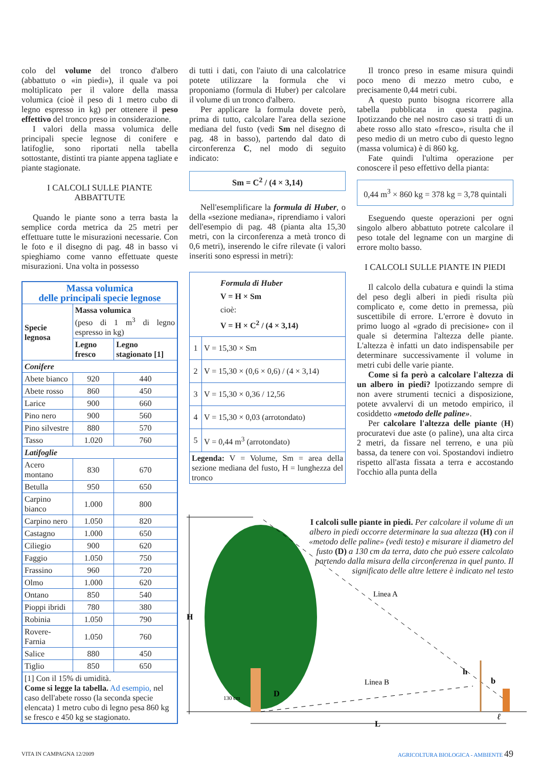colo del volume del tronco d'albero (abbattuto o «in piedi»), il quale va poi moltiplicato per il valore della massa volumica (cioè il peso di 1 metro cubo di legno espresso in kg) per ottenere il peso effettivo del tronco preso in considerazione.
I valori della massa volumica delle principali specie legnose di conifere e latifoglie, sono riportati nella tabella sottostante, distinti tra piante appena tagliate e piante stagionate.
I CALCOLI SULLE PIANTE ABBATTUTE
Quando le piante sono a terra basta la semplice corda metrica da 25 metri per effettuare tutte le misurazioni necessarie. Con le foto e il disegno di pag. 48 in basso vi spieghiamo come vanno effettuate queste misurazioni. Una volta in possesso
| Massa volumica delle principali specie legnose | | |
| Specie legnosa | Massa volumica (peso di 1 m<sup>3</sup> di legno espresso in kg) | |
| | Legno fresco | Legno stagionato [1] |
| Conifere | | |
| Abete bianco | 920 | 440 |
| Abete rosso | 860 | 450 |
| Larice | 900 | 660 |
| Pino nero | 900 | 560 |
| Pino silvestre | 880 | 570 |
| Tasso | 1.020 | 760 |
| Latifoglie | | |
| Acero montano | 830 | 670 |
| Betulla | 950 | 650 |
| Carpino bianco | 1.000 | 800 |
| Carpino nero | 1.050 | 820 |
| Castagno | 1.000 | 650 |
| Ciliegio | 900 | 620 |
| Faggio | 1.050 | 750 |
| Frassino | 960 | 720 |
| Olmo | 1.000 | 620 |
| Ontano | 850 | 540 |
| Pioppi ibridi | 780 | 380 |
| Robinia | 1.050 | 790 |
| Rovere-Farnia | 1.050 | 760 |
| Salice | 880 | 450 |
| Tiglio | 850 | 650 |
| [1] Con il 15% di umidità. Come si legge la tabella. Ad esempio, nel caso dell'abete rosso (la seconda specie elencata) 1 metro cubo di legno pesa 860 kg se fresco e 450 kg se stagionato. | | |
di tutti i dati, con l'aiuto di una calcolatrice potete utilizzare la formula che vi proponiamo (formula di Huber) per calcolare il volume di un tronco d'albero.
Per applicare la formula dovete però, prima di tutto, calcolare l'area della sezione mediana del fusto (vedi Sm nel disegno di pag. 48 in basso), partendo dal dato di circonferenza C, nel modo di seguito indicato:
Sm = C<sup>2</sup> / (4 × 3,14)
Nell'esemplificare la formula di Huber, o della «sezione mediana», riprendiamo i valori dell'esempio di pag. 48 (pianta alta 15,30 metri, con la circonferenza a metà tronco di 0,6 metri), inserendo le cifre rilevate (i valori inseriti sono espressi in metri):
| Formula di Huber V = H × Sm cioè: V = H × C<sup>2</sup> / (4 × 3,14) | |
| 1 | V = 15,30 × Sm |
| 2 | V = 15,30 × (0,6 × 0,6) / (4 × 3,14) |
| 3 | V = 15,30 × 0,36 / 12,56 |
| 4 | V = 15,30 × 0,03 (arrotondato) |
| 5 | V = 0,44 m<sup>3</sup> (arrotondato) |
| Legenda: V = Volume, Sm = area della sezione mediana del fusto, H = lunghezza del tronco | |
Il tronco preso in esame misura quindi poco meno di mezzo metro cubo, e precisamente 0,44 metri cubi.
A questo punto bisogna ricorrere alla tabella pubblicata in questa pagina. Ipotizzando che nel nostro caso si tratti di un abete rosso allo stato «fresco», risulta che il peso medio di un metro cubo di questo legno (massa volumica) è di 860 kg.
Fate quindi l'ultima operazione per conoscere il peso effettivo della pianta:
0,44 m<sup>3</sup> × 860 kg = 378 kg = 3,78 quintali
Eseguendo queste operazioni per ogni singolo albero abbattuto potrete calcolare il peso totale del legname con un margine di errore molto basso.
I CALCOLI SULLE PIANTE IN PIEDI
Il calcolo della cubatura e quindi la stima del peso degli alberi in piedi risulta più complicato e, come detto in premessa, più suscettibile di errore. L'errore è dovuto in primo luogo al «grado di precisione» con il quale si determina l'altezza delle piante. L'altezza è infatti un dato indispensabile per determinare successivamente il volume in metri cubi delle varie piante.
Come si fa però a calcolare l'altezza di un albero in piedi? Ipotizzando sempre di non avere strumenti tecnici a disposizione, potete avvalervi di un metodo empirico, il cosiddetto «metodo delle paline».
Per calcolare l'altezza delle piante (H) procuratevi due aste (o paline), una alta circa 2 metri, da fissare nel terreno, e una più bassa, da tenere con voi. Spostandovi indietro rispetto all'asta fissata a terra e accostando l'occhio alla punta della
H
130 cm
D
Linea B
Linea A
h
b
ℓ
L
I calcoli sulle piante in piedi. Per calcolare il volume di un albero in piedi occorre determinare la sua altezza (H) con il «metodo delle paline» (vedi testo) e misurare il diametro del fusto (D) a 130 cm da terra, dato che può essere calcolato partendo dalla misura della circonferenza in quel punto. Il significato delle altre lettere è indicato nel testo
VITA IN CAMPAGNA 12/2009 AGRICOLTURA BIOLOGICA - AMBIENTE 49